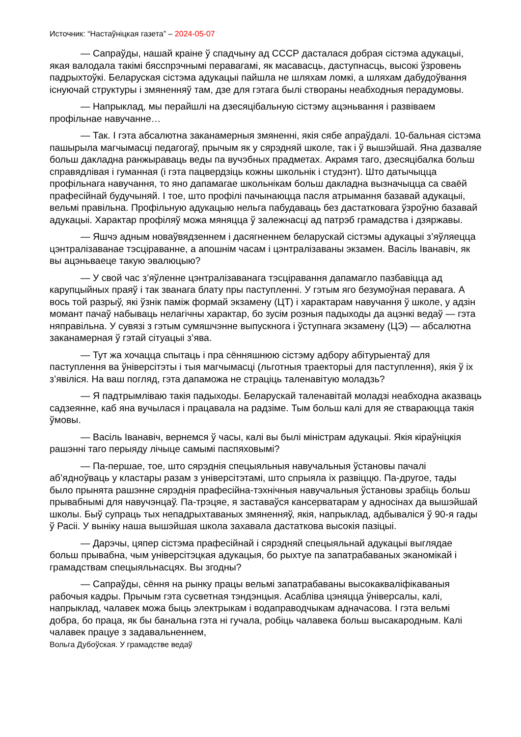Источник: “Настаўніцкая газета” – 2024-05-07
— Сапраўды, нашай краіне ў спадчыну ад СССР дасталася добрая сістэма адукацыі, якая валодала такімі бясспрэчнымі перавагамі, як масавасць, даступнасць, высокі ўзровень падрыхтоўкі. Беларуская сістэма адукацыі пайшла не шляхам ломкі, а шляхам дабудоўвання існуючай структуры і змяненняў там, дзе для гэтага былі створаны неабходныя перадумовы.
— Напрыклад, мы перайшлі на дзесяцібальную сістэму ацэньвання і развіваем профільнае навучанне…
— Так. І гэта абсалютна заканамерныя змяненні, якія сябе апраўдалі. 10-бальная сістэма пашырыла магчымасці педагогаў, прычым як у сярэдняй школе, так і ў вышэйшай. Яна дазваляе больш дакладна ранжыраваць веды па вучэбных прадметах. Акрамя таго, дзесяцібалка больш справядлівая і гуманная (і гэта пацвердзіць кожны школьнік і студэнт). Што датычыцца профільнага навучання, то яно дапамагае школьнікам больш дакладна вызначыцца са сваёй прафесійнай будучыняй. І тое, што профілі пачынаюцца пасля атрымання базавай адукацыі, вельмі правільна. Профільную адукацыю нельга пабудаваць без дастатковага ўзроўню базавай адукацыі. Характар профіляў можа мяняцца ў залежнасці ад патрэб грамадства і дзяржавы.
— Яшчэ адным новаўвядзеннем і дасягненнем беларускай сістэмы адукацыі з’яўляецца цэнтралізаванае тэсціраванне, а апошнім часам і цэнтралізаваны экзамен. Васіль Іванавіч, як вы ацэньваеце такую эвалюцыю?
— У свой час з’яўленне цэнтралізаванага тэсціравання дапамагло пазбавіцца ад карупцыйных праяў і так званага блату пры паступленні. У гэтым яго безумоўная перавага. А вось той разрыў, які ўзнік паміж формай экзамену (ЦТ) і характарам навучання ў школе, у адзін момант пачаў набываць нелагічны характар, бо зусім розныя падыходы да ацэнкі ведаў — гэта няправільна. У сувязі з гэтым сумяшчэнне выпускнога і ўступнага экзамену (ЦЭ) — абсалютна заканамерная ў гэтай сітуацыі з’ява.
— Тут жа хочацца спытаць і пра сённяшнюю сістэму адбору абітурыентаў для паступлення ва ўніверсітэты і тыя магчымасці (льготныя траекторыі для паступлення), якія ў іх з’явіліся. На ваш погляд, гэта дапаможа не страціць таленавітую моладзь?
— Я падтрымліваю такія падыходы. Беларускай таленавітай моладзі неабходна аказваць садзеянне, каб яна вучылася і працавала на радзіме. Тым больш калі для яе ствараюцца такія ўмовы.
— Васіль Іванавіч, вернемся ў часы, калі вы былі міністрам адукацыі. Якія кіраўніцкія рашэнні таго перыяду лічыце самымі паспяховымі?
— Па-першае, тое, што сярэднія спецыяльныя навучальныя ўстановы пачалі аб’ядноўваць у кластары разам з універсітэтамі, што спрыяла іх развіццю. Па-другое, тады было прынята рашэнне сярэднія прафесійна-тэхнічныя навучальныя ўстановы зрабіць больш прывабнымі для навучэнцаў. Па-трэцяе, я заставаўся кансерватарам у адносінах да вышэйшай школы. Быў супраць тых непадрыхтаваных змяненняў, якія, напрыклад, адбываліся ў 90-я гады ў Расіі. У выніку наша вышэйшая школа захавала дастаткова высокія пазіцыі.
— Дарэчы, цяпер сістэма прафесійнай і сярэдняй спецыяльнай адукацыі выглядае больш прывабна, чым універсітэцкая адукацыя, бо рыхтуе па запатрабаваных эканомікай і грамадствам спецыяльнасцях. Вы згодны?
— Сапраўды, сёння на рынку працы вельмі запатрабаваны высокакваліфікаваныя рабочыя кадры. Прычым гэта сусветная тэндэнцыя. Асабліва цэняцца ўніверсалы, калі, напрыклад, чалавек можа быць электрыкам і водаправодчыкам адначасова. І гэта вельмі добра, бо праца, як бы банальна гэта ні гучала, робіць чалавека больш высакародным. Калі чалавек працуе з задавальненнем,
Вольга Дубоўская. У грамадстве ведаў